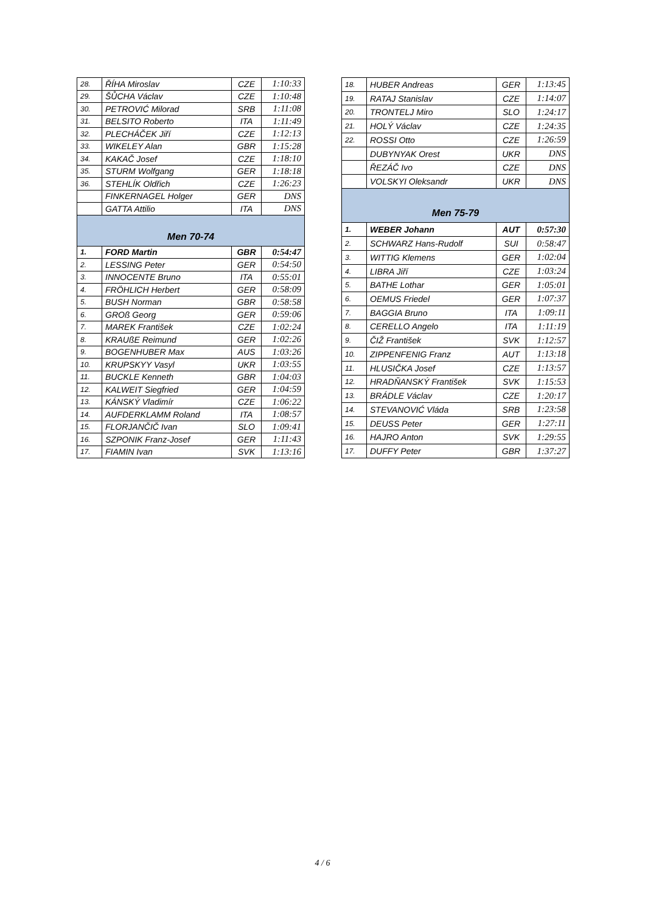| 28. | ŘÍHA Miroslav | CZE | 1:10:33 |
| 29. | ŠŮCHA Václav | CZE | 1:10:48 |
| 30. | PETROVIĆ Milorad | SRB | 1:11:08 |
| 31. | BELSITO Roberto | ITA | 1:11:49 |
| 32. | PLECHÁČEK Jiří | CZE | 1:12:13 |
| 33. | WIKELEY Alan | GBR | 1:15:28 |
| 34. | KAKAČ Josef | CZE | 1:18:10 |
| 35. | STURM Wolfgang | GER | 1:18:18 |
| 36. | STEHLÍK Oldřich | CZE | 1:26:23 |
| | FINKERNAGEL Holger | GER | DNS |
| | GATTA Attilio | ITA | DNS |
| Men 70-74 | | | |
| 1. | FORD Martin | GBR | 0:54:47 |
| 2. | LESSING Peter | GER | 0:54:50 |
| 3. | INNOCENTE Bruno | ITA | 0:55:01 |
| 4. | FRÖHLICH Herbert | GER | 0:58:09 |
| 5. | BUSH Norman | GBR | 0:58:58 |
| 6. | GROß Georg | GER | 0:59:06 |
| 7. | MAREK František | CZE | 1:02:24 |
| 8. | KRAUßE Reimund | GER | 1:02:26 |
| 9. | BOGENHUBER Max | AUS | 1:03:26 |
| 10. | KRUPSKYY Vasyl | UKR | 1:03:55 |
| 11. | BUCKLE Kenneth | GBR | 1:04:03 |
| 12. | KALWEIT Siegfried | GER | 1:04:59 |
| 13. | KÁNSKÝ Vladimír | CZE | 1:06:22 |
| 14. | AUFDERKLAMM Roland | ITA | 1:08:57 |
| 15. | FLORJANČIČ Ivan | SLO | 1:09:41 |
| 16. | SZPONIK Franz-Josef | GER | 1:11:43 |
| 17. | FIAMIN Ivan | SVK | 1:13:16 |
| 18. | HUBER Andreas | GER | 1:13:45 |
| 19. | RATAJ Stanislav | CZE | 1:14:07 |
| 20. | TRONTELJ Miro | SLO | 1:24:17 |
| 21. | HOLÝ Václav | CZE | 1:24:35 |
| 22. | ROSSI Otto | CZE | 1:26:59 |
| | DUBYNYAK Orest | UKR | DNS |
| | ŘEZÁČ Ivo | CZE | DNS |
| | VOLSKYI Oleksandr | UKR | DNS |
| Men 75-79 | | | |
| 1. | WEBER Johann | AUT | 0:57:30 |
| 2. | SCHWARZ Hans-Rudolf | SUI | 0:58:47 |
| 3. | WITTIG Klemens | GER | 1:02:04 |
| 4. | LIBRA Jiří | CZE | 1:03:24 |
| 5. | BATHE Lothar | GER | 1:05:01 |
| 6. | OEMUS Friedel | GER | 1:07:37 |
| 7. | BAGGIA Bruno | ITA | 1:09:11 |
| 8. | CERELLO Angelo | ITA | 1:11:19 |
| 9. | ČIŽ František | SVK | 1:12:57 |
| 10. | ZIPPENFENIG Franz | AUT | 1:13:18 |
| 11. | HLUSIČKA Josef | CZE | 1:13:57 |
| 12. | HRADŇANSKÝ František | SVK | 1:15:53 |
| 13. | BRÁDLE Václav | CZE | 1:20:17 |
| 14. | STEVANOVIĆ Vláda | SRB | 1:23:58 |
| 15. | DEUSS Peter | GER | 1:27:11 |
| 16. | HAJRO Anton | SVK | 1:29:55 |
| 17. | DUFFY Peter | GBR | 1:37:27 |
4 / 6